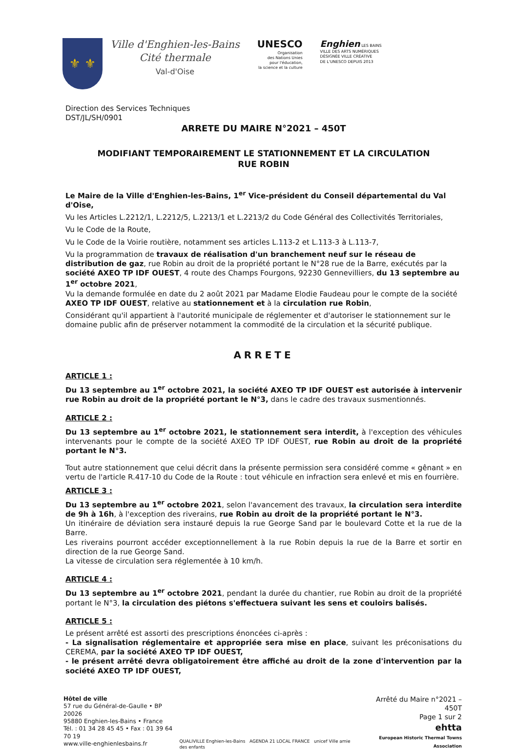⚜ ⚜
Ville d'Enghien-les-Bains
Cité thermale
Val-d'Oise
UNESCO
Organisation
des Nations Unies
pour l'éducation,
la science et la culture
Enghien LES BAINS
VILLE DES ARTS NUMÉRIQUES
DÉSIGNÉE VILLE CRÉATIVE
DE L'UNESCO DEPUIS 2013
Direction des Services Techniques
DST/JL/SH/0901
ARRETE DU MAIRE N°2021 – 450T
MODIFIANT TEMPORAIREMENT LE STATIONNEMENT ET LA CIRCULATION
RUE ROBIN
Le Maire de la Ville d'Enghien-les-Bains, 1<sup>er</sup> Vice-président du Conseil départemental du Val d'Oise,
Vu les Articles L.2212/1, L.2212/5, L.2213/1 et L.2213/2 du Code Général des Collectivités Territoriales,
Vu le Code de la Route,
Vu le Code de la Voirie routière, notamment ses articles L.113-2 et L.113-3 à L.113-7,
Vu la programmation de travaux de réalisation d'un branchement neuf sur le réseau de distribution de gaz, rue Robin au droit de la propriété portant le N°28 rue de la Barre, exécutés par la société AXEO TP IDF OUEST, 4 route des Champs Fourgons, 92230 Gennevilliers, du 13 septembre au 1<sup>er</sup> octobre 2021,
Vu la demande formulée en date du 2 août 2021 par Madame Elodie Faudeau pour le compte de la société AXEO TP IDF OUEST, relative au stationnement et à la circulation rue Robin,
Considérant qu'il appartient à l'autorité municipale de réglementer et d'autoriser le stationnement sur le domaine public afin de préserver notamment la commodité de la circulation et la sécurité publique.
ARRETE
ARTICLE 1 :
Du 13 septembre au 1<sup>er</sup> octobre 2021, la société AXEO TP IDF OUEST est autorisée à intervenir rue Robin au droit de la propriété portant le N°3, dans le cadre des travaux susmentionnés.
ARTICLE 2 :
Du 13 septembre au 1<sup>er</sup> octobre 2021, le stationnement sera interdit, à l'exception des véhicules intervenants pour le compte de la société AXEO TP IDF OUEST, rue Robin au droit de la propriété portant le N°3.
Tout autre stationnement que celui décrit dans la présente permission sera considéré comme « gênant » en vertu de l'article R.417-10 du Code de la Route : tout véhicule en infraction sera enlevé et mis en fourrière.
ARTICLE 3 :
Du 13 septembre au 1<sup>er</sup> octobre 2021, selon l'avancement des travaux, la circulation sera interdite de 9h à 16h, à l'exception des riverains, rue Robin au droit de la propriété portant le N°3.
Un itinéraire de déviation sera instauré depuis la rue George Sand par le boulevard Cotte et la rue de la Barre.
Les riverains pourront accéder exceptionnellement à la rue Robin depuis la rue de la Barre et sortir en direction de la rue George Sand.
La vitesse de circulation sera réglementée à 10 km/h.
ARTICLE 4 :
Du 13 septembre au 1<sup>er</sup> octobre 2021, pendant la durée du chantier, rue Robin au droit de la propriété portant le N°3, la circulation des piétons s'effectuera suivant les sens et couloirs balisés.
ARTICLE 5 :
Le présent arrêté est assorti des prescriptions énoncées ci-après :
- La signalisation réglementaire et appropriée sera mise en place, suivant les préconisations du CEREMA, par la société AXEO TP IDF OUEST,
- le présent arrêté devra obligatoirement être affiché au droit de la zone d'intervention par la société AXEO TP IDF OUEST,
Hôtel de ville
57 rue du Général-de-Gaulle • BP 20026
95880 Enghien-les-Bains • France
Tél. : 01 34 28 45 45 • Fax : 01 39 64 70 19
www.ville-enghienlesbains.fr
QUALIVILLE Enghien-les-Bains AGENDA 21 LOCAL FRANCE unicef Ville amie des enfants
Arrêté du Maire n°2021 – 450T
Page 1 sur 2
ehtta
European Historic Thermal Towns Association